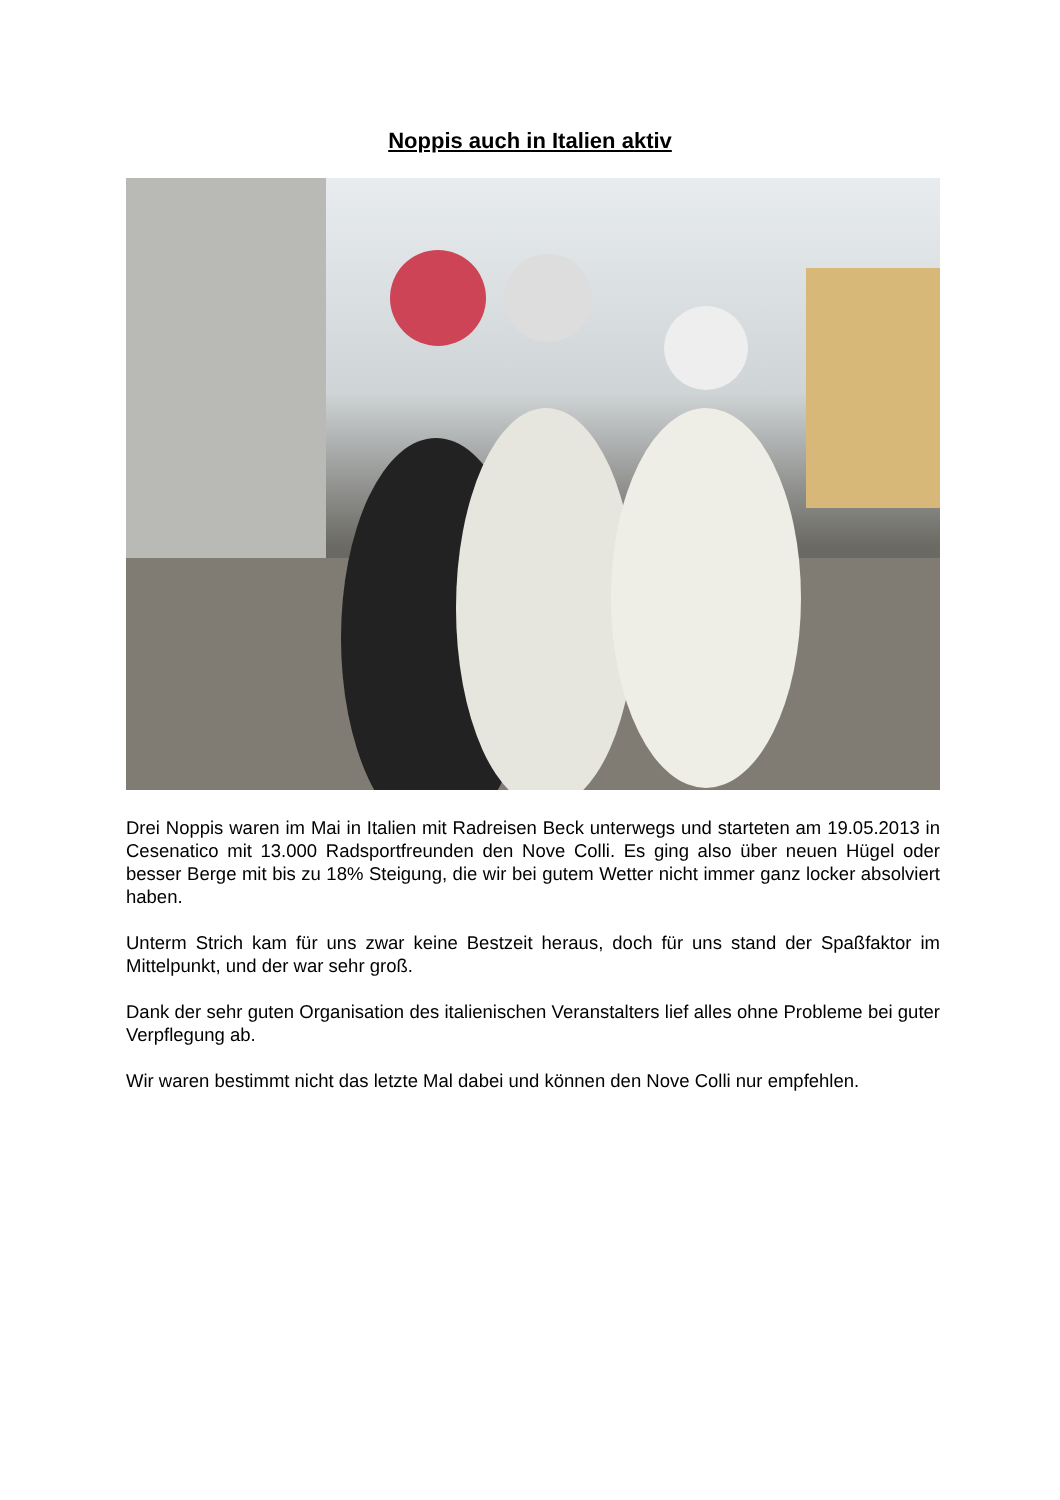Noppis auch in Italien aktiv
Drei Noppis waren im Mai in Italien mit Radreisen Beck unterwegs und starteten am 19.05.2013 in Cesenatico mit 13.000 Radsportfreunden den Nove Colli. Es ging also über neuen Hügel oder besser Berge mit bis zu 18% Steigung, die wir bei gutem Wetter nicht immer ganz locker absolviert haben.
Unterm Strich kam für uns zwar keine Bestzeit heraus, doch für uns stand der Spaßfaktor im Mittelpunkt, und der war sehr groß.
Dank der sehr guten Organisation des italienischen Veranstalters lief alles ohne Probleme bei guter Verpflegung ab.
Wir waren bestimmt nicht das letzte Mal dabei und können den Nove Colli nur empfehlen.